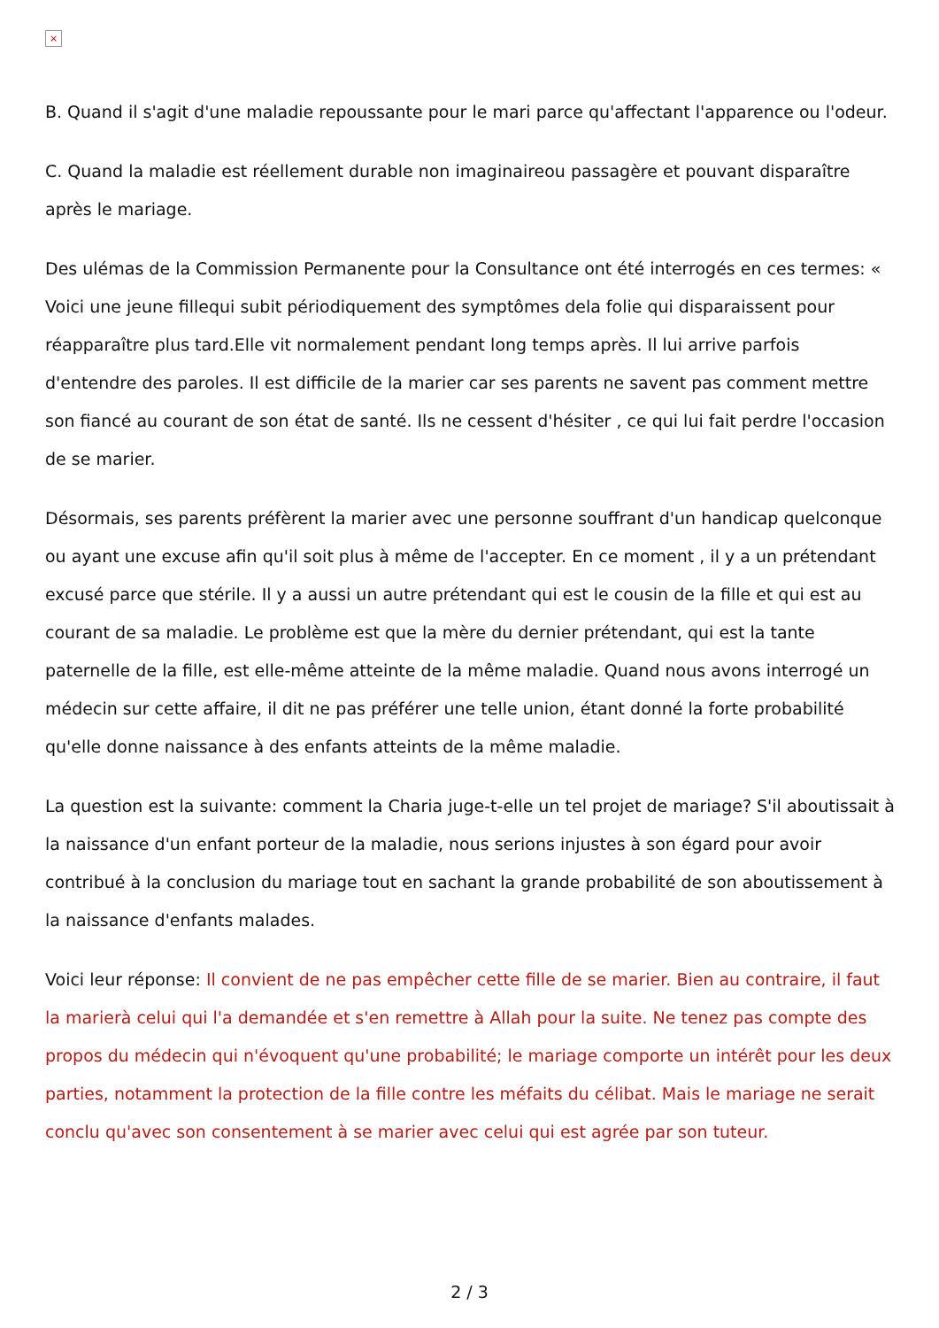×
B. Quand il s'agit d'une maladie repoussante pour le mari parce qu'affectant l'apparence ou l'odeur.
C. Quand la maladie est réellement durable non imaginaireou passagère et pouvant disparaître après le mariage.
Des ulémas de la Commission Permanente pour la Consultance ont été interrogés en ces termes: « Voici une jeune fillequi subit périodiquement des symptômes dela folie qui disparaissent pour réapparaître plus tard.Elle vit normalement pendant long temps après. Il lui arrive parfois d'entendre des paroles. Il est difficile de la marier car ses parents ne savent pas comment mettre son fiancé au courant de son état de santé. Ils ne cessent d'hésiter , ce qui lui fait perdre l'occasion de se marier.
Désormais, ses parents préfèrent la marier avec une personne souffrant d'un handicap quelconque ou ayant une excuse afin qu'il soit plus à même de l'accepter. En ce moment , il y a un prétendant excusé parce que stérile. Il y a aussi un autre prétendant qui est le cousin de la fille et qui est au courant de sa maladie. Le problème est que la mère du dernier prétendant, qui est la tante paternelle de la fille, est elle-même atteinte de la même maladie. Quand nous avons interrogé un médecin sur cette affaire, il dit ne pas préférer une telle union, étant donné la forte probabilité qu'elle donne naissance à des enfants atteints de la même maladie.
La question est la suivante: comment la Charia juge-t-elle un tel projet de mariage? S'il aboutissait à la naissance d'un enfant porteur de la maladie, nous serions injustes à son égard pour avoir contribué à la conclusion du mariage tout en sachant la grande probabilité de son aboutissement à la naissance d'enfants malades.
Voici leur réponse: Il convient de ne pas empêcher cette fille de se marier. Bien au contraire, il faut la marierà celui qui l'a demandée et s'en remettre à Allah pour la suite. Ne tenez pas compte des propos du médecin qui n'évoquent qu'une probabilité; le mariage comporte un intérêt pour les deux parties, notamment la protection de la fille contre les méfaits du célibat. Mais le mariage ne serait conclu qu'avec son consentement à se marier avec celui qui est agrée par son tuteur.
2 / 3